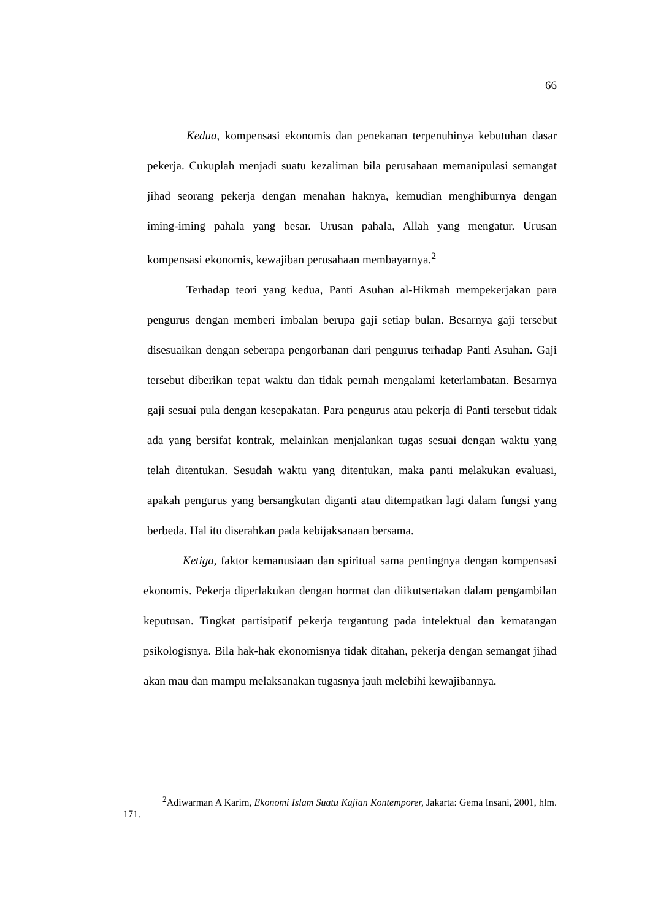66
Kedua, kompensasi ekonomis dan penekanan terpenuhinya kebutuhan dasar pekerja. Cukuplah menjadi suatu kezaliman bila perusahaan memanipulasi semangat jihad seorang pekerja dengan menahan haknya, kemudian menghiburnya dengan iming-iming pahala yang besar. Urusan pahala, Allah yang mengatur. Urusan kompensasi ekonomis, kewajiban perusahaan membayarnya.<sup>2</sup>
Terhadap teori yang kedua, Panti Asuhan al-Hikmah mempekerjakan para pengurus dengan memberi imbalan berupa gaji setiap bulan. Besarnya gaji tersebut disesuaikan dengan seberapa pengorbanan dari pengurus terhadap Panti Asuhan. Gaji tersebut diberikan tepat waktu dan tidak pernah mengalami keterlambatan. Besarnya gaji sesuai pula dengan kesepakatan. Para pengurus atau pekerja di Panti tersebut tidak ada yang bersifat kontrak, melainkan menjalankan tugas sesuai dengan waktu yang telah ditentukan. Sesudah waktu yang ditentukan, maka panti melakukan evaluasi, apakah pengurus yang bersangkutan diganti atau ditempatkan lagi dalam fungsi yang berbeda. Hal itu diserahkan pada kebijaksanaan bersama.
Ketiga, faktor kemanusiaan dan spiritual sama pentingnya dengan kompensasi ekonomis. Pekerja diperlakukan dengan hormat dan diikutsertakan dalam pengambilan keputusan. Tingkat partisipatif pekerja tergantung pada intelektual dan kematangan psikologisnya. Bila hak-hak ekonomisnya tidak ditahan, pekerja dengan semangat jihad akan mau dan mampu melaksanakan tugasnya jauh melebihi kewajibannya.
<sup>2</sup> Adiwarman A Karim, Ekonomi Islam Suatu Kajian Kontemporer, Jakarta: Gema Insani, 2001, hlm. 171.